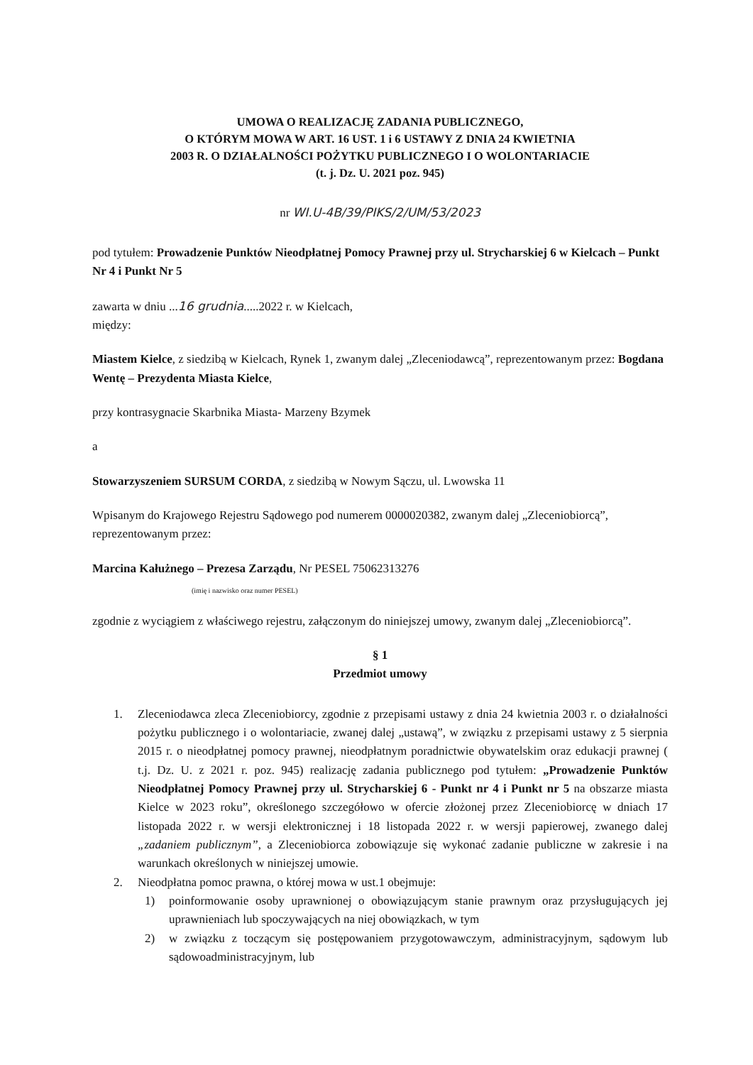UMOWA O REALIZACJĘ ZADANIA PUBLICZNEGO,
O KTÓRYM MOWA W ART. 16 UST. 1 i 6 USTAWY Z DNIA 24 KWIETNIA
2003 R. O DZIAŁALNOŚCI POŻYTKU PUBLICZNEGO I O WOLONTARIACIE
(t. j. Dz. U. 2021 poz. 945)
nr WI.U-4B/39/PIKS/2/UM/53/2023
pod tytułem: Prowadzenie Punktów Nieodpłatnej Pomocy Prawnej przy ul. Strycharskiej 6 w Kielcach – Punkt Nr 4 i Punkt Nr 5
zawarta w dniu ...16 grudnia.....2022 r. w Kielcach,
między:
Miastem Kielce, z siedzibą w Kielcach, Rynek 1, zwanym dalej „Zleceniodawcą”, reprezentowanym przez: Bogdana Wentę – Prezydenta Miasta Kielce,
przy kontrasygnacie Skarbnika Miasta- Marzeny Bzymek
a
Stowarzyszeniem SURSUM CORDA, z siedzibą w Nowym Sączu, ul. Lwowska 11
Wpisanym do Krajowego Rejestru Sądowego pod numerem 0000020382, zwanym dalej „Zleceniobiorcą”, reprezentowanym przez:
Marcina Kałużnego – Prezesa Zarządu, Nr PESEL 75062313276
(imię i nazwisko oraz numer PESEL)
zgodnie z wyciągiem z właściwego rejestru, załączonym do niniejszej umowy, zwanym dalej „Zleceniobiorcą”.
§ 1
Przedmiot umowy
1. Zleceniodawca zleca Zleceniobiorcy, zgodnie z przepisami ustawy z dnia 24 kwietnia 2003 r. o działalności pożytku publicznego i o wolontariacie, zwanej dalej „ustawą”, w związku z przepisami ustawy z 5 sierpnia 2015 r. o nieodpłatnej pomocy prawnej, nieodpłatnym poradnictwie obywatelskim oraz edukacji prawnej ( t.j. Dz. U. z 2021 r. poz. 945) realizację zadania publicznego pod tytułem: „Prowadzenie Punktów Nieodpłatnej Pomocy Prawnej przy ul. Strycharskiej 6 - Punkt nr 4 i Punkt nr 5 na obszarze miasta Kielce w 2023 roku”, określonego szczegółowo w ofercie złożonej przez Zleceniobiorcę w dniach 17 listopada 2022 r. w wersji elektronicznej i 18 listopada 2022 r. w wersji papierowej, zwanego dalej „zadaniem publicznym”, a Zleceniobiorca zobowiązuje się wykonać zadanie publiczne w zakresie i na warunkach określonych w niniejszej umowie.
2. Nieodpłatna pomoc prawna, o której mowa w ust.1 obejmuje:
1) poinformowanie osoby uprawnionej o obowiązującym stanie prawnym oraz przysługujących jej uprawnieniach lub spoczywających na niej obowiązkach, w tym
2) w związku z toczącym się postępowaniem przygotowawczym, administracyjnym, sądowym lub sądowoadministracyjnym, lub